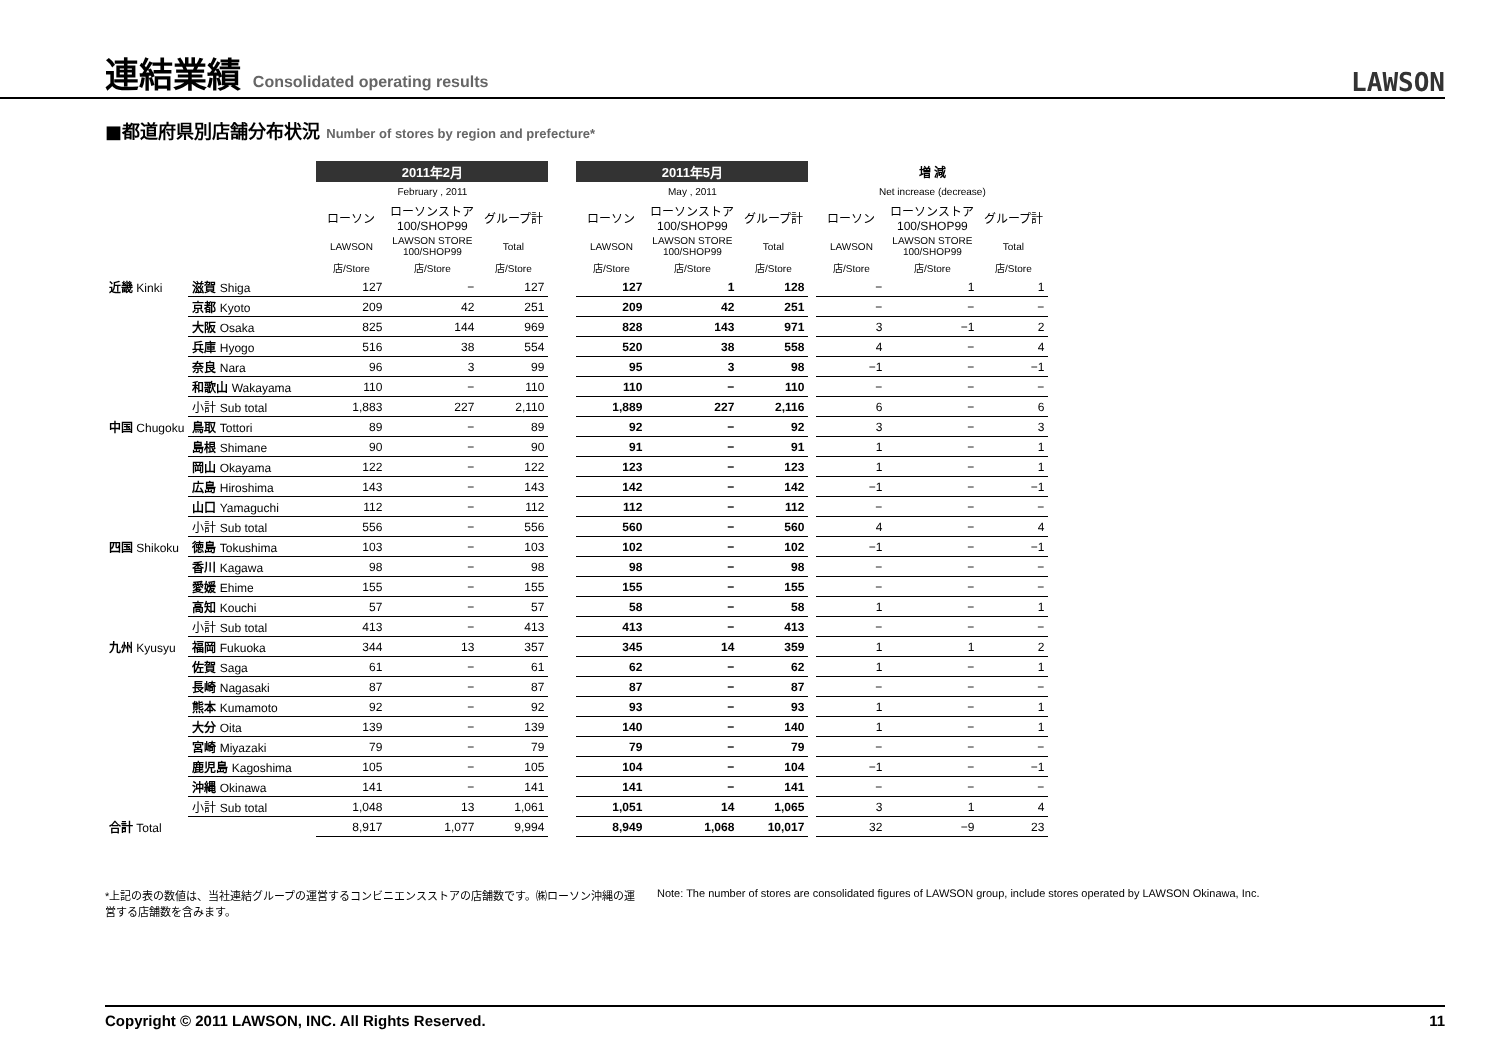連結業績 Consolidated operating results
LAWSON
■都道府県別店舗分布状況 Number of stores by region and prefecture*
| | | 2011年2月 | | | | 2011年5月 | | | | 増 減 | | |
| --- | --- | --- | --- | --- | --- | --- | --- | --- | --- | --- | --- | --- |
| | | February , 2011 | | | | May , 2011 | | | | Net increase (decrease) | | |
| | | ローソン | ローソンストア 100/SHOP99 | グループ計 | | ローソン | ローソンストア 100/SHOP99 | グループ計 | | ローソン | ローソンストア 100/SHOP99 | グループ計 |
| | | LAWSON | LAWSON STORE 100/SHOP99 | Total | | LAWSON | LAWSON STORE 100/SHOP99 | Total | | LAWSON | LAWSON STORE 100/SHOP99 | Total |
| | | 店/Store | 店/Store | 店/Store | | 店/Store | 店/Store | 店/Store | | 店/Store | 店/Store | 店/Store |
| 近畿 Kinki | 滋賀 Shiga | 127 | − | 127 | | 127 | 1 | 128 | | − | 1 | 1 |
| | 京都 Kyoto | 209 | 42 | 251 | | 209 | 42 | 251 | | − | − | − |
| | 大阪 Osaka | 825 | 144 | 969 | | 828 | 143 | 971 | | 3 | −1 | 2 |
| | 兵庫 Hyogo | 516 | 38 | 554 | | 520 | 38 | 558 | | 4 | − | 4 |
| | 奈良 Nara | 96 | 3 | 99 | | 95 | 3 | 98 | | −1 | − | −1 |
| | 和歌山 Wakayama | 110 | − | 110 | | 110 | − | 110 | | − | − | − |
| | 小計 Sub total | 1,883 | 227 | 2,110 | | 1,889 | 227 | 2,116 | | 6 | − | 6 |
| 中国 Chugoku | 鳥取 Tottori | 89 | − | 89 | | 92 | − | 92 | | 3 | − | 3 |
| | 島根 Shimane | 90 | − | 90 | | 91 | − | 91 | | 1 | − | 1 |
| | 岡山 Okayama | 122 | − | 122 | | 123 | − | 123 | | 1 | − | 1 |
| | 広島 Hiroshima | 143 | − | 143 | | 142 | − | 142 | | −1 | − | −1 |
| | 山口 Yamaguchi | 112 | − | 112 | | 112 | − | 112 | | − | − | − |
| | 小計 Sub total | 556 | − | 556 | | 560 | − | 560 | | 4 | − | 4 |
| 四国 Shikoku | 徳島 Tokushima | 103 | − | 103 | | 102 | − | 102 | | −1 | − | −1 |
| | 香川 Kagawa | 98 | − | 98 | | 98 | − | 98 | | − | − | − |
| | 愛媛 Ehime | 155 | − | 155 | | 155 | − | 155 | | − | − | − |
| | 高知 Kouchi | 57 | − | 57 | | 58 | − | 58 | | 1 | − | 1 |
| | 小計 Sub total | 413 | − | 413 | | 413 | − | 413 | | − | − | − |
| 九州 Kyusyu | 福岡 Fukuoka | 344 | 13 | 357 | | 345 | 14 | 359 | | 1 | 1 | 2 |
| | 佐賀 Saga | 61 | − | 61 | | 62 | − | 62 | | 1 | − | 1 |
| | 長崎 Nagasaki | 87 | − | 87 | | 87 | − | 87 | | − | − | − |
| | 熊本 Kumamoto | 92 | − | 92 | | 93 | − | 93 | | 1 | − | 1 |
| | 大分 Oita | 139 | − | 139 | | 140 | − | 140 | | 1 | − | 1 |
| | 宮崎 Miyazaki | 79 | − | 79 | | 79 | − | 79 | | − | − | − |
| | 鹿児島 Kagoshima | 105 | − | 105 | | 104 | − | 104 | | −1 | − | −1 |
| | 沖縄 Okinawa | 141 | − | 141 | | 141 | − | 141 | | − | − | − |
| | 小計 Sub total | 1,048 | 13 | 1,061 | | 1,051 | 14 | 1,065 | | 3 | 1 | 4 |
| 合計 Total | | 8,917 | 1,077 | 9,994 | | 8,949 | 1,068 | 10,017 | | 32 | −9 | 23 |
*上記の表の数値は、当社連結グループの運営するコンビニエンスストアの店舗数です。㈱ローソン沖縄の運営する店舗数を含みます。
Note: The number of stores are consolidated figures of LAWSON group, include stores operated by LAWSON Okinawa, Inc.
Copyright © 2011 LAWSON, INC. All Rights Reserved. 11